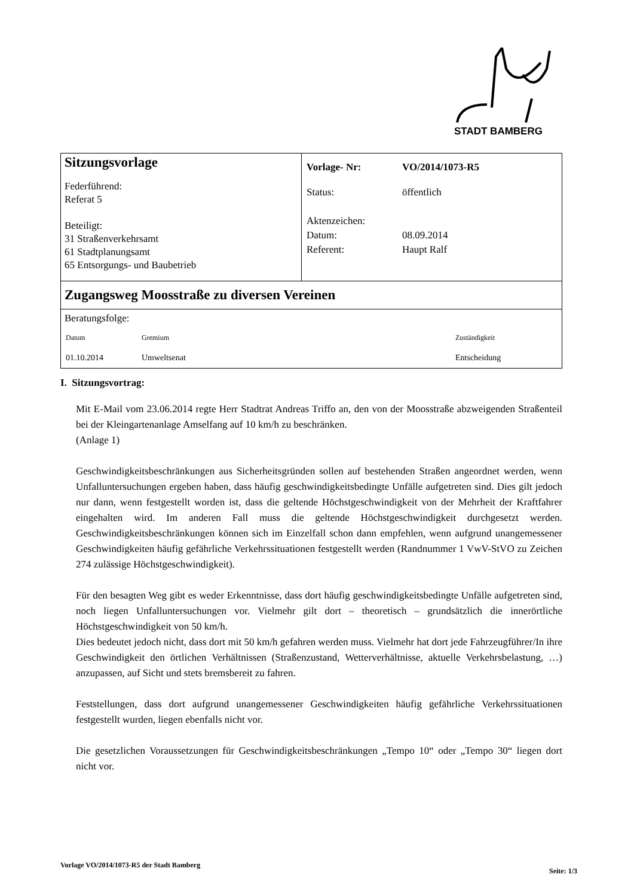STADT BAMBERG
| Sitzungsvorlage Federführend: Referat 5 Beteiligt: 31 Straßenverkehrsamt 61 Stadtplanungsamt 65 Entsorgungs- und Baubetrieb | / Vorlage- Nr: / VO/2014/1073-R5 / / Status: / öffentlich / / Aktenzeichen: / / / Datum: / 08.09.2014 / / Referent: / Haupt Ralf / |
| Zugangsweg Moosstraße zu diversen Vereinen | |
| Beratungsfolge: / Datum / Gremium / Zuständigkeit / / 01.10.2014 / Umweltsenat / Entscheidung / | |
I. Sitzungsvortrag:
Mit E-Mail vom 23.06.2014 regte Herr Stadtrat Andreas Triffo an, den von der Moosstraße abzweigenden Straßenteil bei der Kleingartenanlage Amselfang auf 10 km/h zu beschränken.
(Anlage 1)
Geschwindigkeitsbeschränkungen aus Sicherheitsgründen sollen auf bestehenden Straßen angeordnet werden, wenn Unfalluntersuchungen ergeben haben, dass häufig geschwindigkeitsbedingte Unfälle aufgetreten sind. Dies gilt jedoch nur dann, wenn festgestellt worden ist, dass die geltende Höchstgeschwindigkeit von der Mehrheit der Kraftfahrer eingehalten wird. Im anderen Fall muss die geltende Höchstgeschwindigkeit durchgesetzt werden. Geschwindigkeitsbeschränkungen können sich im Einzelfall schon dann empfehlen, wenn aufgrund unangemessener Geschwindigkeiten häufig gefährliche Verkehrssituationen festgestellt werden (Randnummer 1 VwV-StVO zu Zeichen 274 zulässige Höchstgeschwindigkeit).
Für den besagten Weg gibt es weder Erkenntnisse, dass dort häufig geschwindigkeitsbedingte Unfälle aufgetreten sind, noch liegen Unfalluntersuchungen vor. Vielmehr gilt dort – theoretisch – grundsätzlich die innerörtliche Höchstgeschwindigkeit von 50 km/h.
Dies bedeutet jedoch nicht, dass dort mit 50 km/h gefahren werden muss. Vielmehr hat dort jede Fahrzeugführer/In ihre Geschwindigkeit den örtlichen Verhältnissen (Straßenzustand, Wetterverhältnisse, aktuelle Verkehrsbelastung, …) anzupassen, auf Sicht und stets bremsbereit zu fahren.
Feststellungen, dass dort aufgrund unangemessener Geschwindigkeiten häufig gefährliche Verkehrssituationen festgestellt wurden, liegen ebenfalls nicht vor.
Die gesetzlichen Voraussetzungen für Geschwindigkeitsbeschränkungen „Tempo 10“ oder „Tempo 30“ liegen dort nicht vor.
Vorlage VO/2014/1073-R5 der Stadt Bamberg Seite: 1/3